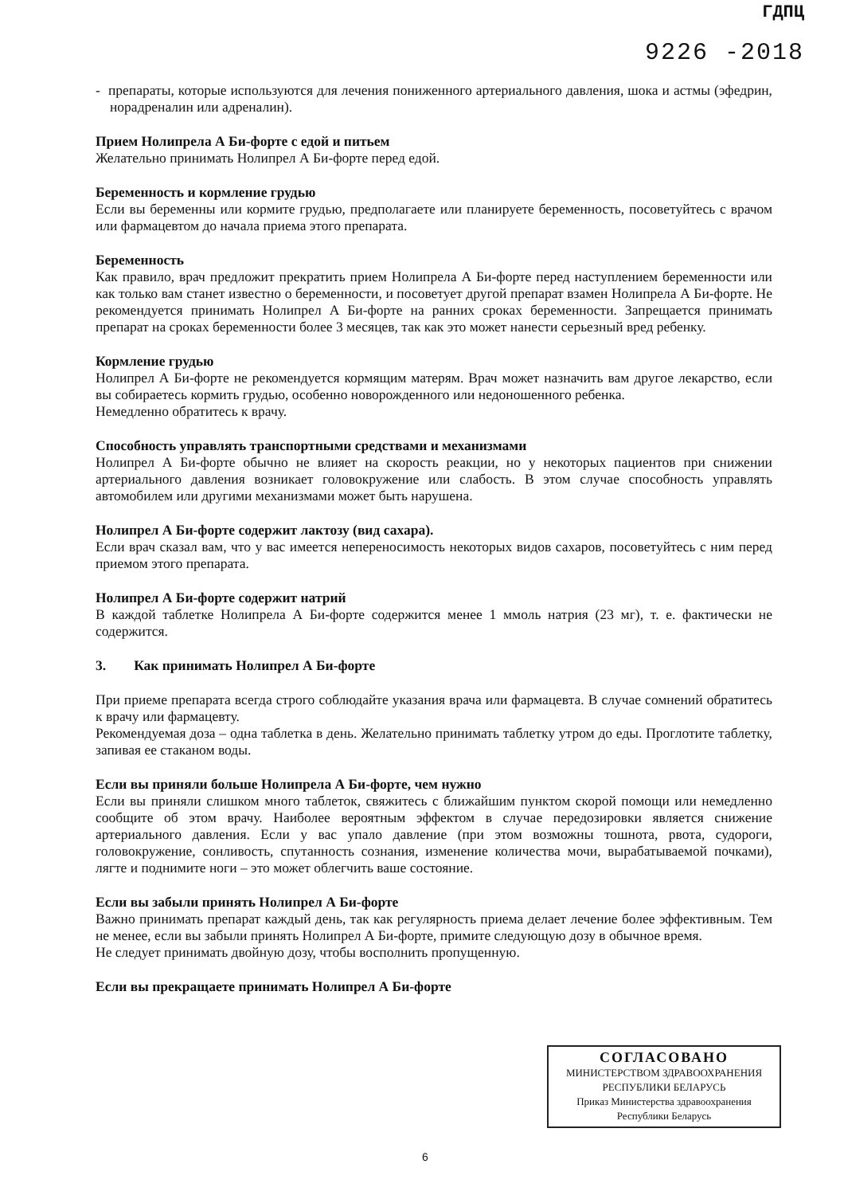ГДПЦ
9226 -2018
- препараты, которые используются для лечения пониженного артериального давления, шока и астмы (эфедрин, норадреналин или адреналин).
Прием Нолипрела А Би-форте с едой и питьем
Желательно принимать Нолипрел А Би-форте перед едой.
Беременность и кормление грудью
Если вы беременны или кормите грудью, предполагаете или планируете беременность, посоветуйтесь с врачом или фармацевтом до начала приема этого препарата.
Беременность
Как правило, врач предложит прекратить прием Нолипрела А Би-форте перед наступлением беременности или как только вам станет известно о беременности, и посоветует другой препарат взамен Нолипрела А Би-форте. Не рекомендуется принимать Нолипрел А Би-форте на ранних сроках беременности. Запрещается принимать препарат на сроках беременности более 3 месяцев, так как это может нанести серьезный вред ребенку.
Кормление грудью
Нолипрел А Би-форте не рекомендуется кормящим матерям. Врач может назначить вам другое лекарство, если вы собираетесь кормить грудью, особенно новорожденного или недоношенного ребенка.
Немедленно обратитесь к врачу.
Способность управлять транспортными средствами и механизмами
Нолипрел А Би-форте обычно не влияет на скорость реакции, но у некоторых пациентов при снижении артериального давления возникает головокружение или слабость. В этом случае способность управлять автомобилем или другими механизмами может быть нарушена.
Нолипрел А Би-форте содержит лактозу (вид сахара).
Если врач сказал вам, что у вас имеется непереносимость некоторых видов сахаров, посоветуйтесь с ним перед приемом этого препарата.
Нолипрел А Би-форте содержит натрий
В каждой таблетке Нолипрела А Би-форте содержится менее 1 ммоль натрия (23 мг), т. е. фактически не содержится.
3. Как принимать Нолипрел А Би-форте
При приеме препарата всегда строго соблюдайте указания врача или фармацевта. В случае сомнений обратитесь к врачу или фармацевту.
Рекомендуемая доза – одна таблетка в день. Желательно принимать таблетку утром до еды. Проглотите таблетку, запивая ее стаканом воды.
Если вы приняли больше Нолипрела А Би-форте, чем нужно
Если вы приняли слишком много таблеток, свяжитесь с ближайшим пунктом скорой помощи или немедленно сообщите об этом врачу. Наиболее вероятным эффектом в случае передозировки является снижение артериального давления. Если у вас упало давление (при этом возможны тошнота, рвота, судороги, головокружение, сонливость, спутанность сознания, изменение количества мочи, вырабатываемой почками), лягте и поднимите ноги – это может облегчить ваше состояние.
Если вы забыли принять Нолипрел А Би-форте
Важно принимать препарат каждый день, так как регулярность приема делает лечение более эффективным. Тем не менее, если вы забыли принять Нолипрел А Би-форте, примите следующую дозу в обычное время.
Не следует принимать двойную дозу, чтобы восполнить пропущенную.
Если вы прекращаете принимать Нолипрел А Би-форте
СОГЛАСОВАНО
МИНИСТЕРСТВОМ ЗДРАВООХРАНЕНИЯ
РЕСПУБЛИКИ БЕЛАРУСЬ
Приказ Министерства здравоохранения
Республики Беларусь
6